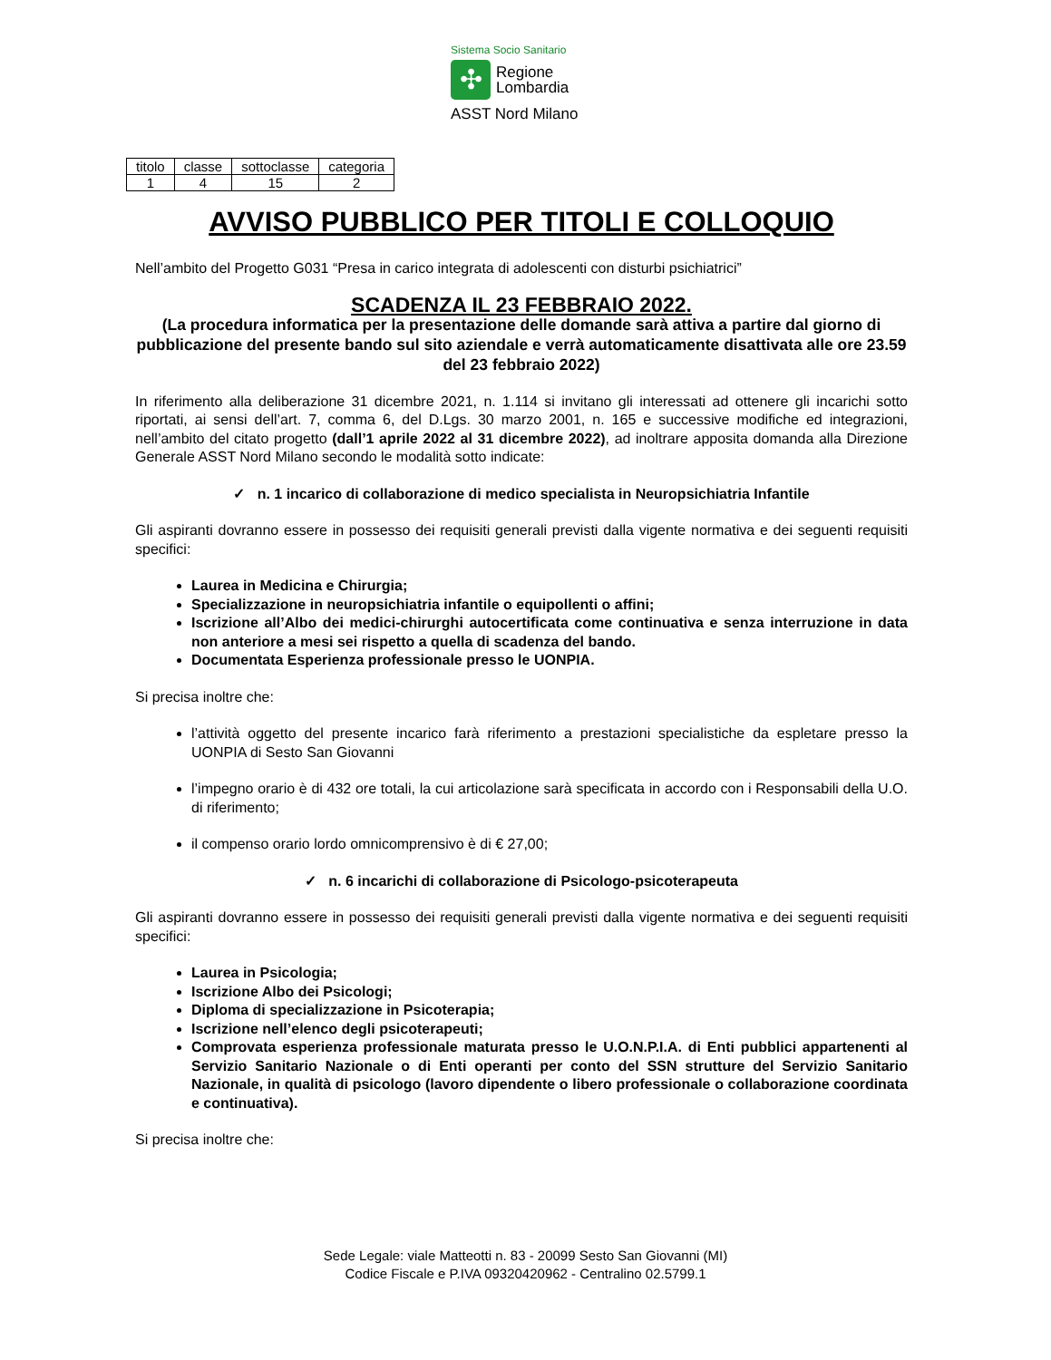Sistema Socio Sanitario
✣
Regione
Lombardia
ASST Nord Milano
| titolo | classe | sottoclasse | categoria |
| --- | --- | --- | --- |
| 1 | 4 | 15 | 2 |
AVVISO PUBBLICO PER TITOLI E COLLOQUIO
Nell’ambito del Progetto G031 “Presa in carico integrata di adolescenti con disturbi psichiatrici”
SCADENZA IL 23 FEBBRAIO 2022.
(La procedura informatica per la presentazione delle domande sarà attiva a partire dal giorno di pubblicazione del presente bando sul sito aziendale e verrà automaticamente disattivata alle ore 23.59 del 23 febbraio 2022)
In riferimento alla deliberazione 31 dicembre 2021, n. 1.114 si invitano gli interessati ad ottenere gli incarichi sotto riportati, ai sensi dell’art. 7, comma 6, del D.Lgs. 30 marzo 2001, n. 165 e successive modifiche ed integrazioni, nell’ambito del citato progetto (dall’1 aprile 2022 al 31 dicembre 2022), ad inoltrare apposita domanda alla Direzione Generale ASST Nord Milano secondo le modalità sotto indicate:
✓ n. 1 incarico di collaborazione di medico specialista in Neuropsichiatria Infantile
Gli aspiranti dovranno essere in possesso dei requisiti generali previsti dalla vigente normativa e dei seguenti requisiti specifici:
Laurea in Medicina e Chirurgia;
Specializzazione in neuropsichiatria infantile o equipollenti o affini;
Iscrizione all’Albo dei medici-chirurghi autocertificata come continuativa e senza interruzione in data non anteriore a mesi sei rispetto a quella di scadenza del bando.
Documentata Esperienza professionale presso le UONPIA.
Si precisa inoltre che:
l’attività oggetto del presente incarico farà riferimento a prestazioni specialistiche da espletare presso la UONPIA di Sesto San Giovanni
l’impegno orario è di 432 ore totali, la cui articolazione sarà specificata in accordo con i Responsabili della U.O. di riferimento;
il compenso orario lordo omnicomprensivo è di € 27,00;
✓ n. 6 incarichi di collaborazione di Psicologo-psicoterapeuta
Gli aspiranti dovranno essere in possesso dei requisiti generali previsti dalla vigente normativa e dei seguenti requisiti specifici:
Laurea in Psicologia;
Iscrizione Albo dei Psicologi;
Diploma di specializzazione in Psicoterapia;
Iscrizione nell’elenco degli psicoterapeuti;
Comprovata esperienza professionale maturata presso le U.O.N.P.I.A. di Enti pubblici appartenenti al Servizio Sanitario Nazionale o di Enti operanti per conto del SSN strutture del Servizio Sanitario Nazionale, in qualità di psicologo (lavoro dipendente o libero professionale o collaborazione coordinata e continuativa).
Si precisa inoltre che:
Sede Legale: viale Matteotti n. 83 - 20099 Sesto San Giovanni (MI)
Codice Fiscale e P.IVA 09320420962 - Centralino 02.5799.1